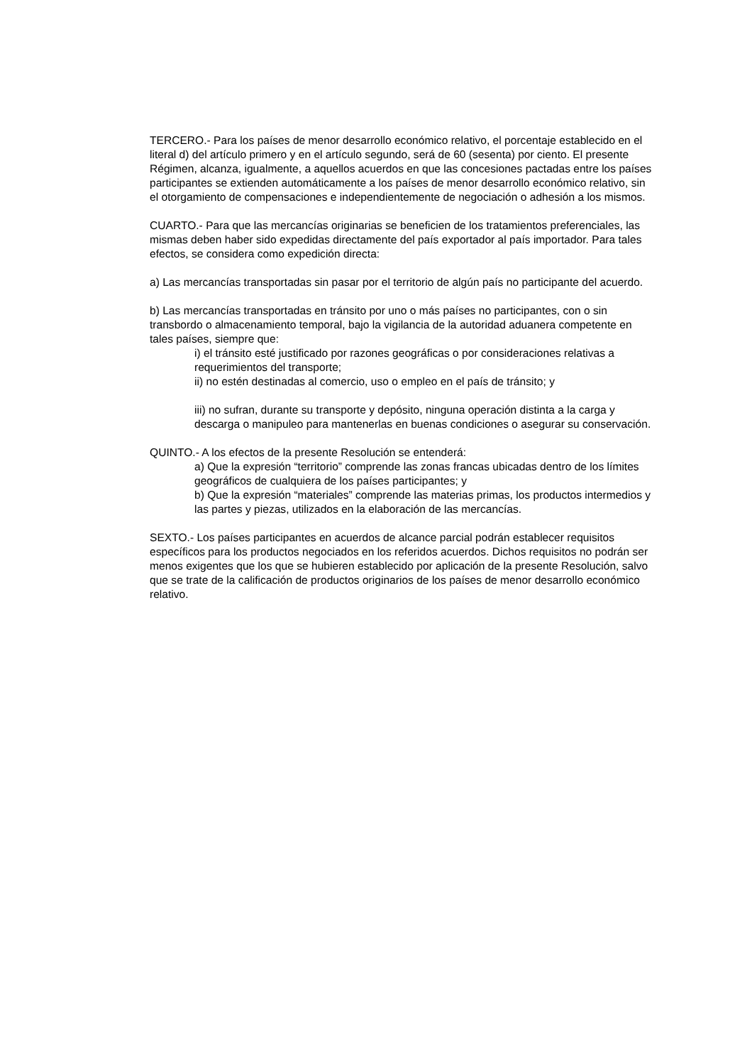TERCERO.- Para los países de menor desarrollo económico relativo, el porcentaje establecido en el literal d) del artículo primero y en el artículo segundo, será de 60 (sesenta) por ciento. El presente Régimen, alcanza, igualmente, a aquellos acuerdos en que las concesiones pactadas entre los países participantes se extienden automáticamente a los países de menor desarrollo económico relativo, sin el otorgamiento de compensaciones e independientemente de negociación o adhesión a los mismos.
CUARTO.- Para que las mercancías originarias se beneficien de los tratamientos preferenciales, las mismas deben haber sido expedidas directamente del país exportador al país importador. Para tales efectos, se considera como expedición directa:
a) Las mercancías transportadas sin pasar por el territorio de algún país no participante del acuerdo.
b) Las mercancías transportadas en tránsito por uno o más países no participantes, con o sin transbordo o almacenamiento temporal, bajo la vigilancia de la autoridad aduanera competente en tales países, siempre que:
i) el tránsito esté justificado por razones geográficas o por consideraciones relativas a requerimientos del transporte;
ii) no estén destinadas al comercio, uso o empleo en el país de tránsito; y
iii) no sufran, durante su transporte y depósito, ninguna operación distinta a la carga y descarga o manipuleo para mantenerlas en buenas condiciones o asegurar su conservación.
QUINTO.- A los efectos de la presente Resolución se entenderá:
a) Que la expresión “territorio” comprende las zonas francas ubicadas dentro de los límites geográficos de cualquiera de los países participantes; y
b) Que la expresión “materiales” comprende las materias primas, los productos intermedios y las partes y piezas, utilizados en la elaboración de las mercancías.
SEXTO.- Los países participantes en acuerdos de alcance parcial podrán establecer requisitos específicos para los productos negociados en los referidos acuerdos. Dichos requisitos no podrán ser menos exigentes que los que se hubieren establecido por aplicación de la presente Resolución, salvo que se trate de la calificación de productos originarios de los países de menor desarrollo económico relativo.